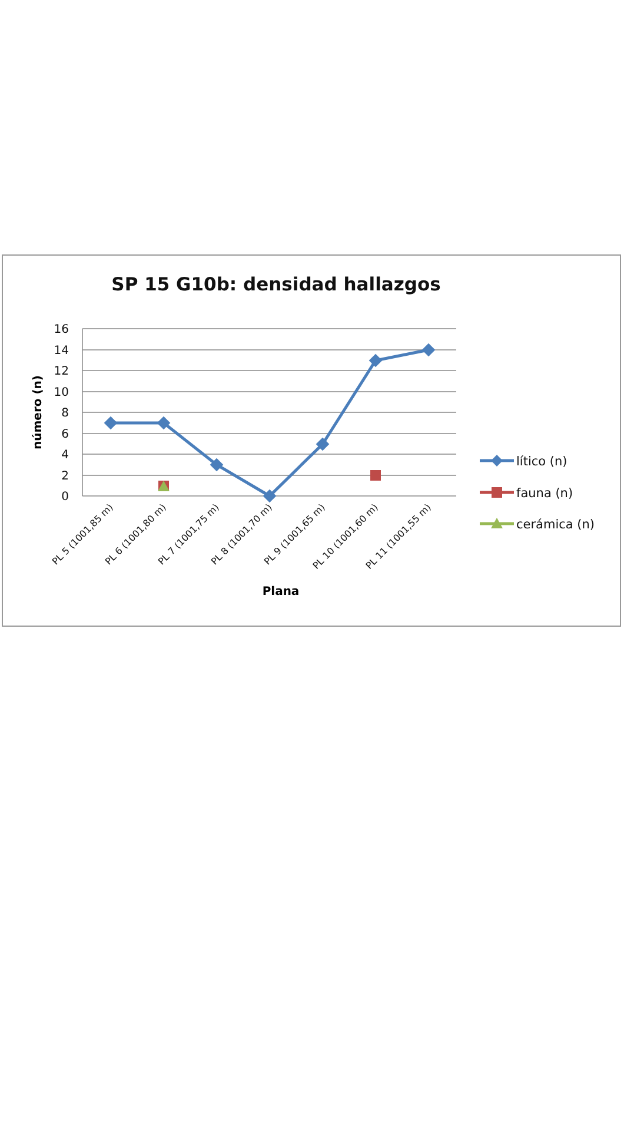SP 15 G10b: densidad hallazgos
16
14
12
10
8
6
4
2
0
número (n)
PL 5 (1001,85 m)
PL 6 (1001,80 m)
PL 7 (1001,75 m)
PL 8 (1001,70 m)
PL 9 (1001,65 m)
PL 10 (1001,60 m)
PL 11 (1001,55 m)
Plana
lítico (n)
fauna (n)
cerámica (n)